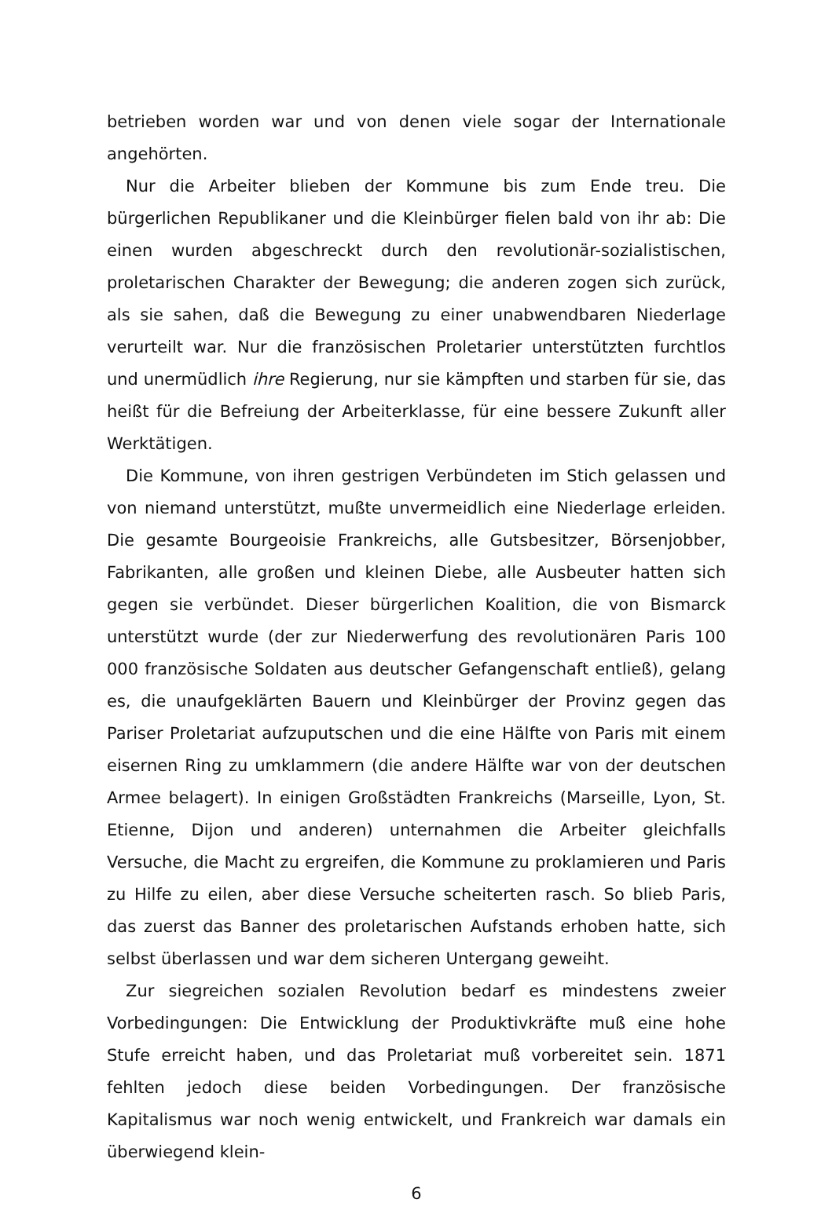betrieben worden war und von denen viele sogar der Internationale angehörten.
Nur die Arbeiter blieben der Kommune bis zum Ende treu. Die bürgerlichen Republikaner und die Kleinbürger fielen bald von ihr ab: Die einen wurden abgeschreckt durch den revolutionär-sozialistischen, proletarischen Charakter der Bewegung; die anderen zogen sich zurück, als sie sahen, daß die Bewegung zu einer unabwendbaren Niederlage verurteilt war. Nur die französischen Proletarier unterstützten furchtlos und unermüdlich ihre Regierung, nur sie kämpften und starben für sie, das heißt für die Befreiung der Arbeiterklasse, für eine bessere Zukunft aller Werktätigen.
Die Kommune, von ihren gestrigen Verbündeten im Stich gelassen und von niemand unterstützt, mußte unvermeidlich eine Niederlage erleiden. Die gesamte Bourgeoisie Frankreichs, alle Gutsbesitzer, Börsenjobber, Fabrikanten, alle großen und kleinen Diebe, alle Ausbeuter hatten sich gegen sie verbündet. Dieser bürgerlichen Koalition, die von Bismarck unterstützt wurde (der zur Niederwerfung des revolutionären Paris 100 000 französische Soldaten aus deutscher Gefangenschaft entließ), gelang es, die unaufgeklärten Bauern und Kleinbürger der Provinz gegen das Pariser Proletariat aufzuputschen und die eine Hälfte von Paris mit einem eisernen Ring zu umklammern (die andere Hälfte war von der deutschen Armee belagert). In einigen Großstädten Frankreichs (Marseille, Lyon, St. Etienne, Dijon und anderen) unternahmen die Arbeiter gleichfalls Versuche, die Macht zu ergreifen, die Kommune zu proklamieren und Paris zu Hilfe zu eilen, aber diese Versuche scheiterten rasch. So blieb Paris, das zuerst das Banner des proletarischen Aufstands erhoben hatte, sich selbst überlassen und war dem sicheren Untergang geweiht.
Zur siegreichen sozialen Revolution bedarf es mindestens zweier Vorbedingungen: Die Entwicklung der Produktivkräfte muß eine hohe Stufe erreicht haben, und das Proletariat muß vorbereitet sein. 1871 fehlten jedoch diese beiden Vorbedingungen. Der französische Kapitalismus war noch wenig entwickelt, und Frankreich war damals ein überwiegend klein-
6